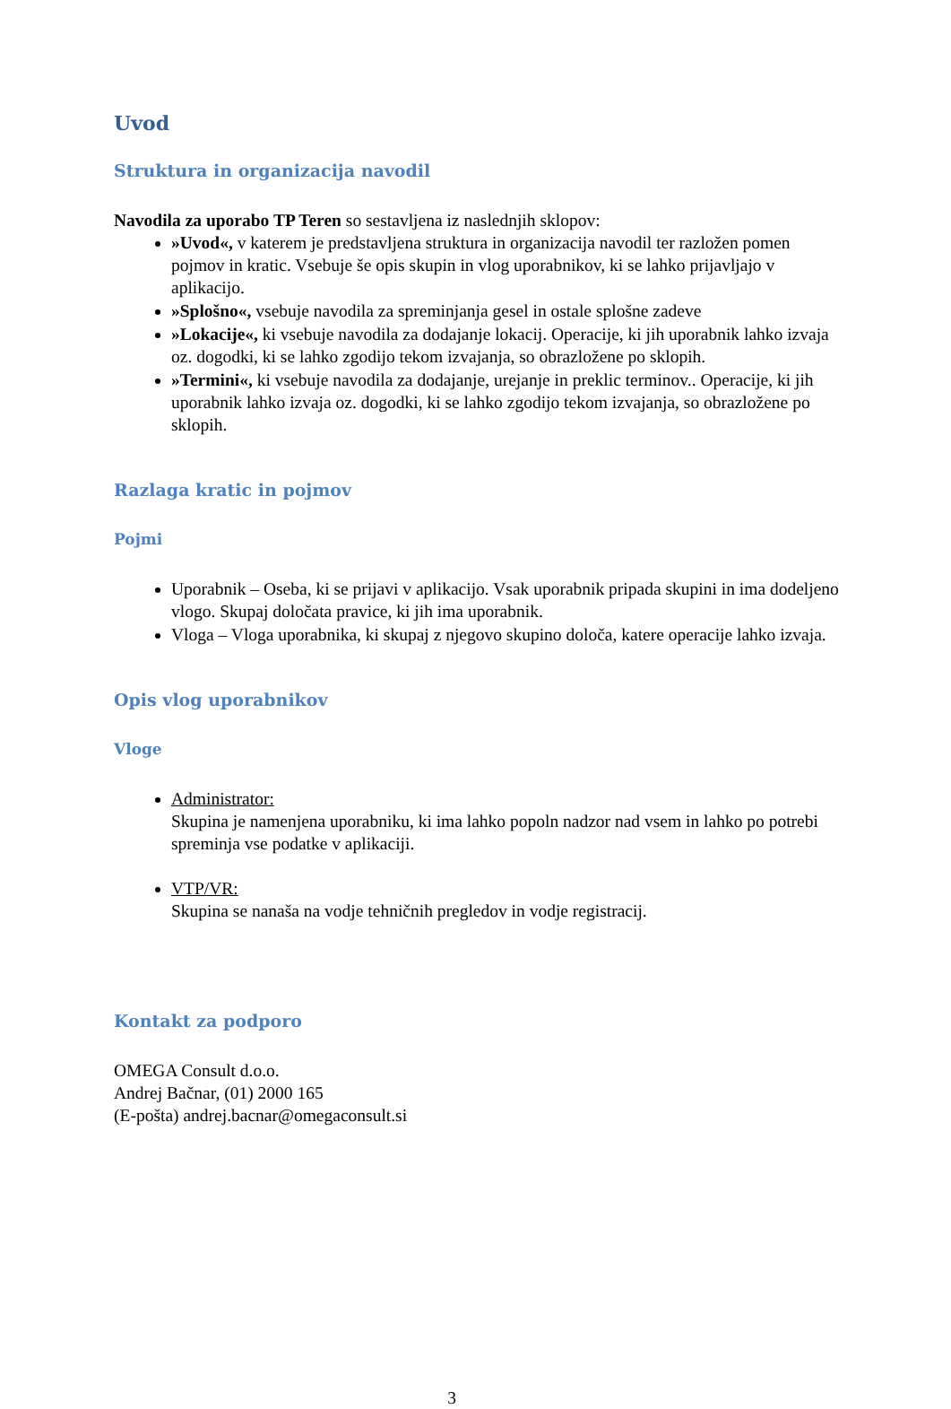Uvod
Struktura in organizacija navodil
Navodila za uporabo TP Teren so sestavljena iz naslednjih sklopov:
»Uvod«, v katerem je predstavljena struktura in organizacija navodil ter razložen pomen pojmov in kratic. Vsebuje še opis skupin in vlog uporabnikov, ki se lahko prijavljajo v aplikacijo.
»Splošno«, vsebuje navodila za spreminjanja gesel in ostale splošne zadeve
»Lokacije«, ki vsebuje navodila za dodajanje lokacij. Operacije, ki jih uporabnik lahko izvaja oz. dogodki, ki se lahko zgodijo tekom izvajanja, so obrazložene po sklopih.
»Termini«, ki vsebuje navodila za dodajanje, urejanje in preklic terminov.. Operacije, ki jih uporabnik lahko izvaja oz. dogodki, ki se lahko zgodijo tekom izvajanja, so obrazložene po sklopih.
Razlaga kratic in pojmov
Pojmi
Uporabnik – Oseba, ki se prijavi v aplikacijo. Vsak uporabnik pripada skupini in ima dodeljeno vlogo. Skupaj določata pravice, ki jih ima uporabnik.
Vloga – Vloga uporabnika, ki skupaj z njegovo skupino določa, katere operacije lahko izvaja.
Opis vlog uporabnikov
Vloge
Administrator:
Skupina je namenjena uporabniku, ki ima lahko popoln nadzor nad vsem in lahko po potrebi spreminja vse podatke v aplikaciji.
VTP/VR:
Skupina se nanaša na vodje tehničnih pregledov in vodje registracij.
Kontakt za podporo
OMEGA Consult d.o.o.
Andrej Bačnar, (01) 2000 165
(E-pošta) andrej.bacnar@omegaconsult.si
3